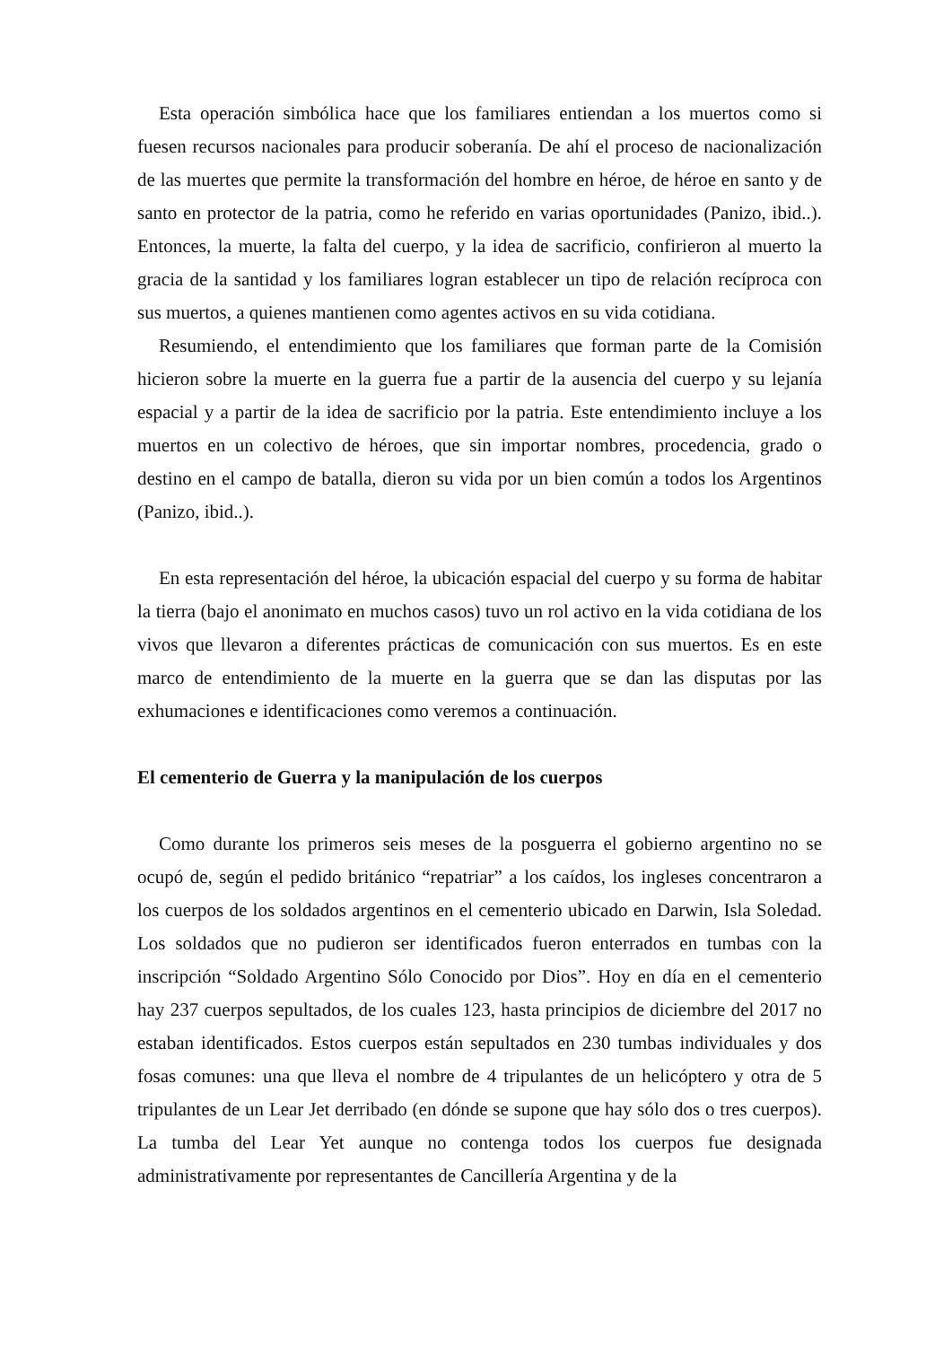Esta operación simbólica hace que los familiares entiendan a los muertos como si fuesen recursos nacionales para producir soberanía. De ahí el proceso de nacionalización de las muertes que permite la transformación del hombre en héroe, de héroe en santo y de santo en protector de la patria, como he referido en varias oportunidades (Panizo, ibid..). Entonces, la muerte, la falta del cuerpo, y la idea de sacrificio, confirieron al muerto la gracia de la santidad y los familiares logran establecer un tipo de relación recíproca con sus muertos, a quienes mantienen como agentes activos en su vida cotidiana.
Resumiendo, el entendimiento que los familiares que forman parte de la Comisión hicieron sobre la muerte en la guerra fue a partir de la ausencia del cuerpo y su lejanía espacial y a partir de la idea de sacrificio por la patria. Este entendimiento incluye a los muertos en un colectivo de héroes, que sin importar nombres, procedencia, grado o destino en el campo de batalla, dieron su vida por un bien común a todos los Argentinos (Panizo, ibid..).
En esta representación del héroe, la ubicación espacial del cuerpo y su forma de habitar la tierra (bajo el anonimato en muchos casos) tuvo un rol activo en la vida cotidiana de los vivos que llevaron a diferentes prácticas de comunicación con sus muertos. Es en este marco de entendimiento de la muerte en la guerra que se dan las disputas por las exhumaciones e identificaciones como veremos a continuación.
El cementerio de Guerra y la manipulación de los cuerpos
Como durante los primeros seis meses de la posguerra el gobierno argentino no se ocupó de, según el pedido británico “repatriar” a los caídos, los ingleses concentraron a los cuerpos de los soldados argentinos en el cementerio ubicado en Darwin, Isla Soledad. Los soldados que no pudieron ser identificados fueron enterrados en tumbas con la inscripción “Soldado Argentino Sólo Conocido por Dios”. Hoy en día en el cementerio hay 237 cuerpos sepultados, de los cuales 123, hasta principios de diciembre del 2017 no estaban identificados. Estos cuerpos están sepultados en 230 tumbas individuales y dos fosas comunes: una que lleva el nombre de 4 tripulantes de un helicóptero y otra de 5 tripulantes de un Lear Jet derribado (en dónde se supone que hay sólo dos o tres cuerpos). La tumba del Lear Yet aunque no contenga todos los cuerpos fue designada administrativamente por representantes de Cancillería Argentina y de la